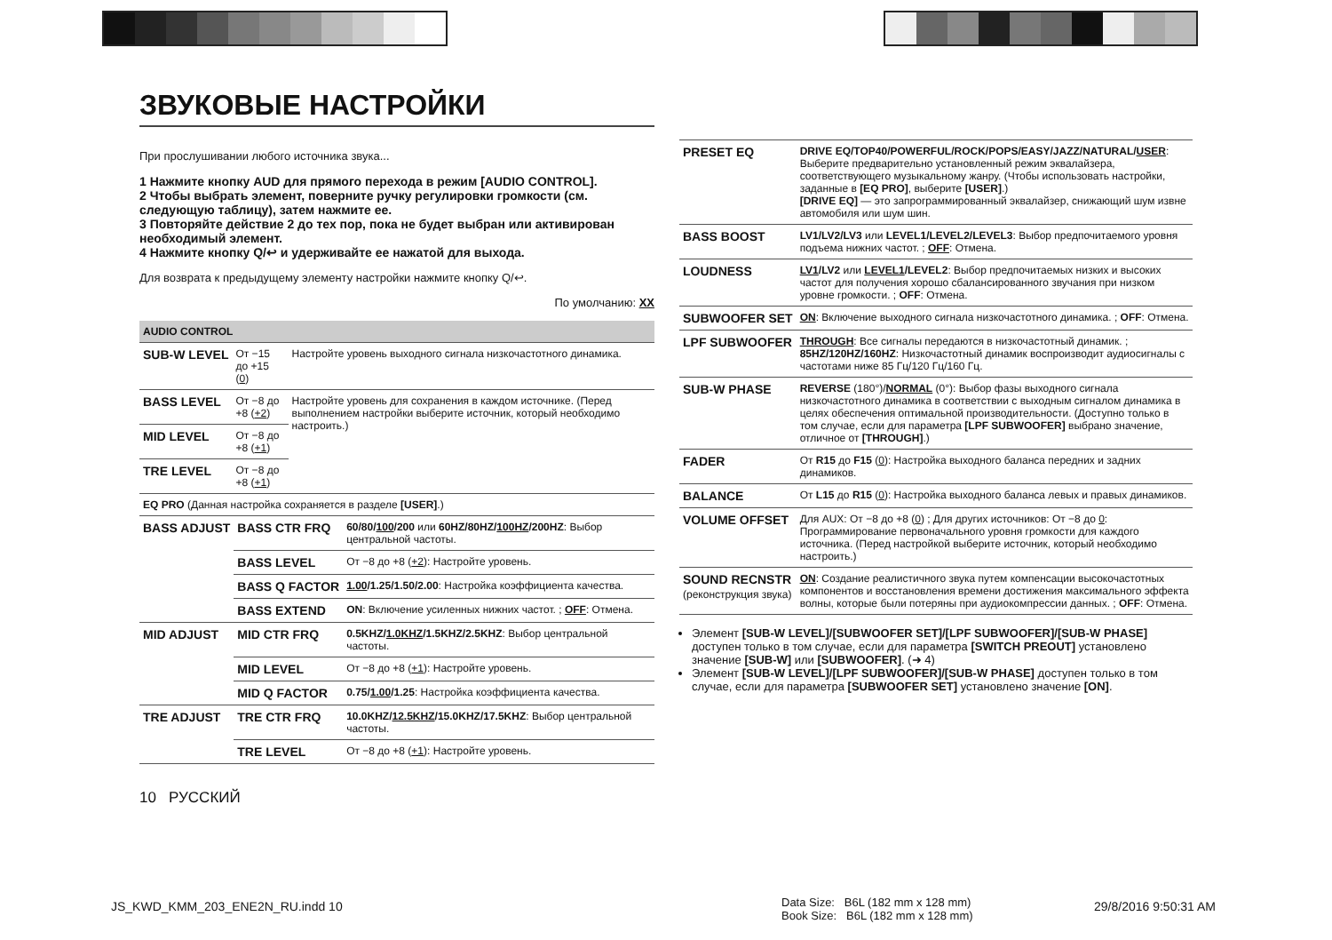ЗВУКОВЫЕ НАСТРОЙКИ
При прослушивании любого источника звука...
1 Нажмите кнопку AUD для прямого перехода в режим [AUDIO CONTROL].
2 Чтобы выбрать элемент, поверните ручку регулировки громкости (см. следующую таблицу), затем нажмите ее.
3 Повторяйте действие 2 до тех пор, пока не будет выбран или активирован необходимый элемент.
4 Нажмите кнопку Q/↩ и удерживайте ее нажатой для выхода.
Для возврата к предыдущему элементу настройки нажмите кнопку Q/↩.
По умолчанию: XX
| AUDIO CONTROL | | |
| --- | --- | --- |
| SUB-W LEVEL | От −15 до +15 ( 0 ) | Настройте уровень выходного сигнала низкочастотного динамика. |
| BASS LEVEL | От −8 до +8 ( +2 ) | Настройте уровень для сохранения в каждом источнике. (Перед выполнением настройки выберите источник, который необходимо настроить.) |
| MID LEVEL | От −8 до +8 ( +1 ) | |
| TRE LEVEL | От −8 до +8 ( +1 ) | |
| EQ PRO (Данная настройка сохраняется в разделе [USER] .) | | |
| BASS ADJUST | BASS CTR FRQ | 60/80/ 100 /200 или 60HZ/80HZ/ 100HZ /200HZ : Выбор центральной частоты. |
| | BASS LEVEL | От −8 до +8 ( +2 ): Настройте уровень. |
| | BASS Q FACTOR | 1.00 /1.25/1.50/2.00 : Настройка коэффициента качества. |
| | BASS EXTEND | ON : Включение усиленных нижних частот. ; OFF : Отмена. |
| MID ADJUST | MID CTR FRQ | 0.5KHZ/ 1.0KHZ /1.5KHZ/2.5KHZ : Выбор центральной частоты. |
| | MID LEVEL | От −8 до +8 ( +1 ): Настройте уровень. |
| | MID Q FACTOR | 0.75/ 1.00 /1.25 : Настройка коэффициента качества. |
| TRE ADJUST | TRE CTR FRQ | 10.0KHZ/ 12.5KHZ /15.0KHZ/17.5KHZ : Выбор центральной частоты. |
| | TRE LEVEL | От −8 до +8 ( +1 ): Настройте уровень. |
10 РУССКИЙ
| PRESET EQ | DRIVE EQ/TOP40/POWERFUL/ROCK/POPS/EASY/JAZZ/NATURAL/ USER : Выберите предварительно установленный режим эквалайзера, соответствующего музыкальному жанру. (Чтобы использовать настройки, заданные в [EQ PRO] , выберите [USER] .) [DRIVE EQ] — это запрограммированный эквалайзер, снижающий шум извне автомобиля или шум шин. |
| BASS BOOST | LV1/LV2/LV3 или LEVEL1/LEVEL2/LEVEL3 : Выбор предпочитаемого уровня подъема нижних частот. ; OFF : Отмена. |
| LOUDNESS | LV1 /LV2 или LEVEL1 /LEVEL2 : Выбор предпочитаемых низких и высоких частот для получения хорошо сбалансированного звучания при низком уровне громкости. ; OFF : Отмена. |
| SUBWOOFER SET | ON : Включение выходного сигнала низкочастотного динамика. ; OFF : Отмена. |
| LPF SUBWOOFER | THROUGH : Все сигналы передаются в низкочастотный динамик. ; 85HZ/120HZ/160HZ : Низкочастотный динамик воспроизводит аудиосигналы с частотами ниже 85 Гц/120 Гц/160 Гц. |
| SUB-W PHASE | REVERSE (180°)/ NORMAL (0°): Выбор фазы выходного сигнала низкочастотного динамика в соответствии с выходным сигналом динамика в целях обеспечения оптимальной производительности. (Доступно только в том случае, если для параметра [LPF SUBWOOFER] выбрано значение, отличное от [THROUGH] .) |
| FADER | От R15 до F15 ( 0 ): Настройка выходного баланса передних и задних динамиков. |
| BALANCE | От L15 до R15 ( 0 ): Настройка выходного баланса левых и правых динамиков. |
| VOLUME OFFSET | Для AUX: От −8 до +8 ( 0 ) ; Для других источников: От −8 до 0 : Программирование первоначального уровня громкости для каждого источника. (Перед настройкой выберите источник, который необходимо настроить.) |
| SOUND RECNSTR (реконструкция звука) | ON : Создание реалистичного звука путем компенсации высокочастотных компонентов и восстановления времени достижения максимального эффекта волны, которые были потеряны при аудиокомпрессии данных. ; OFF : Отмена. |
Элемент [SUB-W LEVEL]/[SUBWOOFER SET]/[LPF SUBWOOFER]/[SUB-W PHASE] доступен только в том случае, если для параметра [SWITCH PREOUT] установлено значение [SUB-W] или [SUBWOOFER]. (➜ 4)
Элемент [SUB-W LEVEL]/[LPF SUBWOOFER]/[SUB-W PHASE] доступен только в том случае, если для параметра [SUBWOOFER SET] установлено значение [ON].
JS_KWD_KMM_203_ENE2N_RU.indd 10
Data Size: B6L (182 mm x 128 mm)
Book Size: B6L (182 mm x 128 mm)
29/8/2016 9:50:31 AM